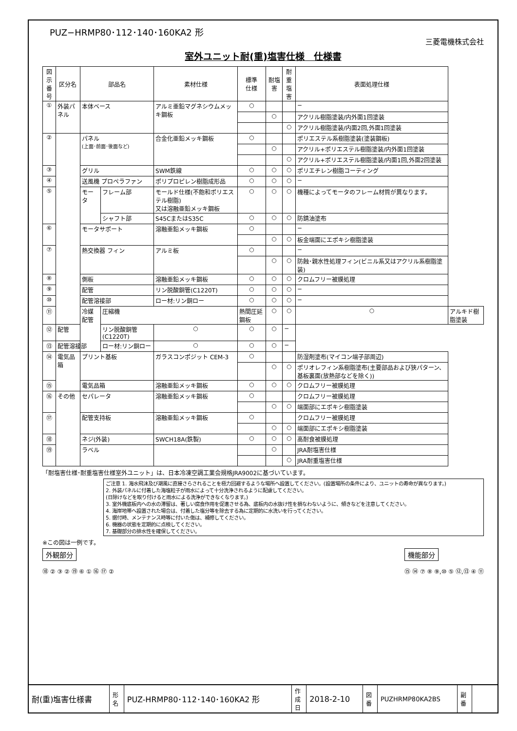PUZ−HRMP80･112･140･160KA2 形
三菱電機株式会社
室外ユニット耐(重)塩害仕様　仕様書
| 図示 番号 | 区分名 | 部品名 | | 素材仕様 | 標準 仕様 | 耐塩害 | 耐重 塩害 | 表面処理仕様 | |
| --- | --- | --- | --- | --- | --- | --- | --- | --- | --- |
| ① | 外装パネル | 本体ベース | | アルミ亜鉛マグネシウムメッキ鋼板 | ○ | | | − | |
| | | | | | | ○ | | アクリル樹脂塗装/内外面1回塗装 | |
| | | | | | | | ○ | アクリル樹脂塗装/内面2回,外面1回塗装 | |
| ② | | パネル (上面･前面･後面など) | | 合金化亜鉛メッキ鋼板 | ○ | | | ポリエステル系樹脂塗装(塗装鋼板) | |
| | | | | | | ○ | | アクリル+ポリエステル樹脂塗装/内外面1回塗装 | |
| | | | | | | | ○ | アクリル+ポリエステル樹脂塗装/内面1回,外面2回塗装 | |
| ③ | | グリル | | SWM鉄線 | ○ | ○ | ○ | ポリエチレン樹脂コーティング | |
| ④ | | 送風機 プロペラファン | | ポリプロピレン樹脂成形品 | ○ | ○ | ○ | − | |
| ⑤ | | モータ | フレーム部 | モールド仕様(不飽和ポリエステル樹脂) 又は溶融亜鉛メッキ鋼板 | ○ | ○ | ○ | 機種によってモータのフレーム材質が異なります。 | |
| | | | シャフト部 | S45CまたはS35C | ○ | ○ | ○ | 防錆油塗布 | |
| ⑥ | | モータサポート | | 溶融亜鉛メッキ鋼板 | ○ | | | − | |
| | | | | | | ○ | ○ | 板金端面にエポキシ樹脂塗装 | |
| ⑦ | | 熱交換器 フィン | | アルミ板 | ○ | | | − | |
| | | | | | | ○ | ○ | 防蝕･親水性処理フィン(ビニル系又はアクリル系樹脂塗装) | |
| ⑧ | | 側板 | | 溶融亜鉛メッキ鋼板 | ○ | ○ | ○ | クロムフリー被膜処理 | |
| ⑨ | | 配管 | | リン脱酸銅管(C1220T) | ○ | ○ | ○ | − | |
| ⑩ | | 配管溶接部 | | ロー材:リン銅ロー | ○ | ○ | ○ | − | |
| ⑪ | | 冷媒配管 | 圧縮機 | | 熱間圧延鋼板 | ○ | ○ | ○ | アルキド樹脂塗装 |
| ⑫ | 配管 | | リン脱酸銅管(C1220T) | ○ | ○ | ○ | − | | |
| ⑬ | 配管溶接部 | | ロー材:リン銅ロー | ○ | ○ | ○ | − | | |
| ⑭ | 電気品箱 | プリント基板 | | ガラスコンポジット CEM-3 | ○ | | | 防湿剤塗布(マイコン端子部周辺) | |
| | | | | | | ○ | ○ | ポリオレフィン系樹脂塗布(主要部品および狭パターン、基板裏面(放熱部などを除く)) | |
| ⑮ | | 電気品箱 | | 溶融亜鉛メッキ鋼板 | ○ | ○ | ○ | クロムフリー被膜処理 | |
| ⑯ | その他 | セパレータ | | 溶融亜鉛メッキ鋼板 | ○ | | | クロムフリー被膜処理 | |
| | | | | | | ○ | ○ | 端面部にエポキシ樹脂塗装 | |
| ⑰ | | 配管支持板 | | 溶融亜鉛メッキ鋼板 | ○ | | | クロムフリー被膜処理 | |
| | | | | | | ○ | ○ | 端面部にエポキシ樹脂塗装 | |
| ⑱ | | ネジ(外装) | | SWCH18A(鉄製) | ○ | ○ | ○ | 高耐食被膜処理 | |
| ⑲ | | ラベル | | | | ○ | | JRA耐塩害仕様 | |
| | | | | | | | ○ | JRA耐重塩害仕様 | |
「耐塩害仕様･耐重塩害仕様室外ユニット」は、日本冷凍空調工業会規格JRA9002に基づいています。
ご注意 1. 海水飛沫及び潮風に直接さらされることを極力回避するような場所へ設置してください。(設置場所の条件により、ユニットの寿命が異なります。)
2. 外装パネルに付着した海塩粒子が雨水によって十分洗浄されるように配慮してください。
(日除けなどを取り付けると雨水による洗浄ができなくなります。)
3. 室外機底板内への水の滞留は、著しい腐食作用を促進させる為、底板内の水抜け性を損なわないように、傾きなどを注意してください。
4. 海岸地帯へ設置された場合は、付着した塩分等を除去する為に定期的に水洗いを行ってください。
5. 据付時、メンテナンス時等に付いた傷は、補修してください。
6. 機器の状態を定期的に点検してください。
7. 基礎部分の排水性を確保してください。
※この図は一例です。
外観部分
⑱ ② ③ ② ⑲ ⑥ ① ⑯ ⑰ ②
機能部分
⑮ ⑭ ⑦ ⑧ ⑨,⑩ ⑤ ⑫,⑬ ④ ⑪
| 耐(重)塩害仕様書 | 形 名 | PUZ-HRMP80･112･140･160KA2 形 | 作 成 日 | 2018-2-10 | 図 番 | PUZHRMP80KA2BS | 副 番 | |